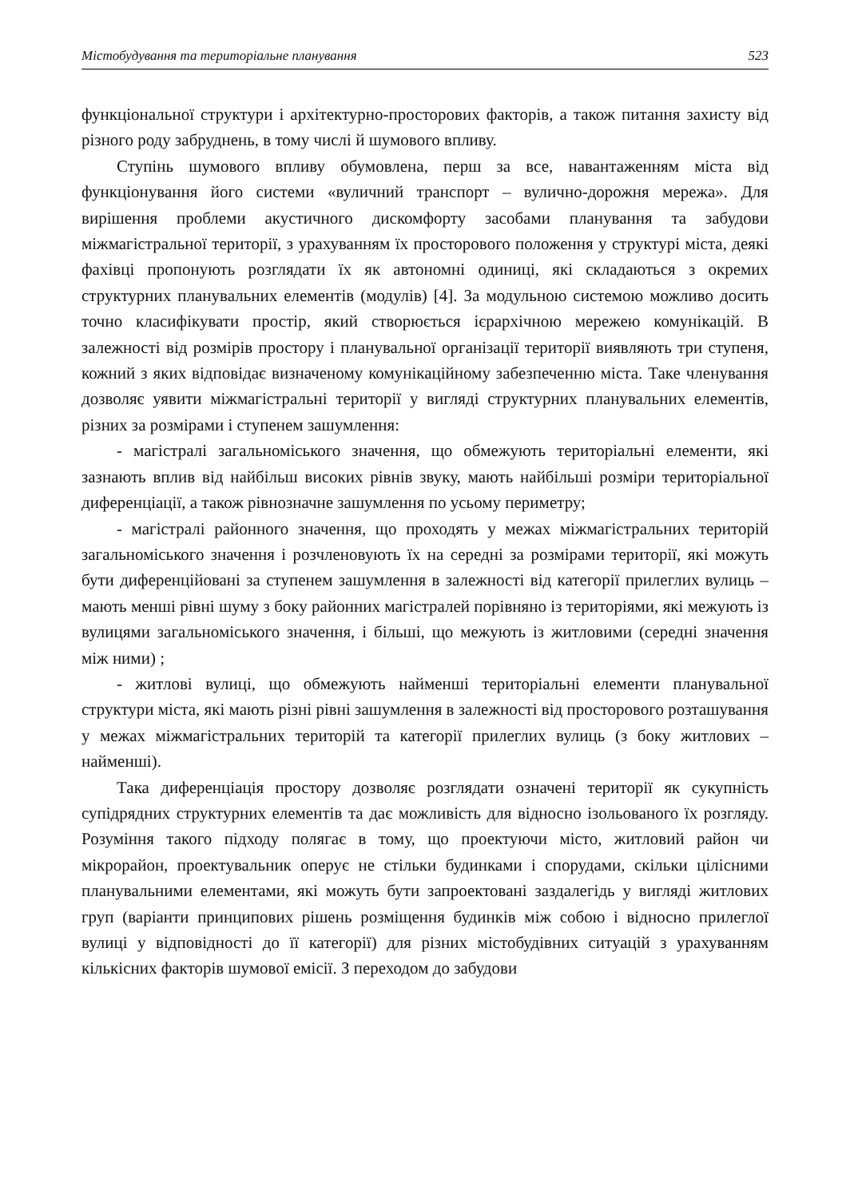Містобудування та територіальне планування 523
функціональної структури і архітектурно-просторових факторів, а також питання захисту від різного роду забруднень, в тому числі й шумового впливу.
Ступінь шумового впливу обумовлена, перш за все, навантаженням міста від функціонування його системи «вуличний транспорт – вулично-дорожня мережа». Для вирішення проблеми акустичного дискомфорту засобами планування та забудови міжмагістральної території, з урахуванням їх просторового положення у структурі міста, деякі фахівці пропонують розглядати їх як автономні одиниці, які складаються з окремих структурних планувальних елементів (модулів) [4]. За модульною системою можливо досить точно класифікувати простір, який створюється ієрархічною мережею комунікацій. В залежності від розмірів простору і планувальної організації території виявляють три ступеня, кожний з яких відповідає визначеному комунікаційному забезпеченню міста. Таке членування дозволяє уявити міжмагістральні території у вигляді структурних планувальних елементів, різних за розмірами і ступенем зашумлення:
- магістралі загальноміського значення, що обмежують територіальні елементи, які зазнають вплив від найбільш високих рівнів звуку, мають найбільші розміри територіальної диференціації, а також рівнозначне зашумлення по усьому периметру;
- магістралі районного значення, що проходять у межах міжмагістральних територій загальноміського значення і розчленовують їх на середні за розмірами території, які можуть бути диференційовані за ступенем зашумлення в залежності від категорії прилеглих вулиць – мають менші рівні шуму з боку районних магістралей порівняно із територіями, які межують із вулицями загальноміського значення, і більші, що межують із житловими (середні значення між ними) ;
- житлові вулиці, що обмежують найменші територіальні елементи планувальної структури міста, які мають різні рівні зашумлення в залежності від просторового розташування у межах міжмагістральних територій та категорії прилеглих вулиць (з боку житлових – найменші).
Така диференціація простору дозволяє розглядати означені території як сукупність супідрядних структурних елементів та дає можливість для відносно ізольованого їх розгляду. Розуміння такого підходу полягає в тому, що проектуючи місто, житловий район чи мікрорайон, проектувальник оперує не стільки будинками і спорудами, скільки цілісними планувальними елементами, які можуть бути запроектовані заздалегідь у вигляді житлових груп (варіанти принципових рішень розміщення будинків між собою і відносно прилеглої вулиці у відповідності до її категорії) для різних містобудівних ситуацій з урахуванням кількісних факторів шумової емісії. З переходом до забудови